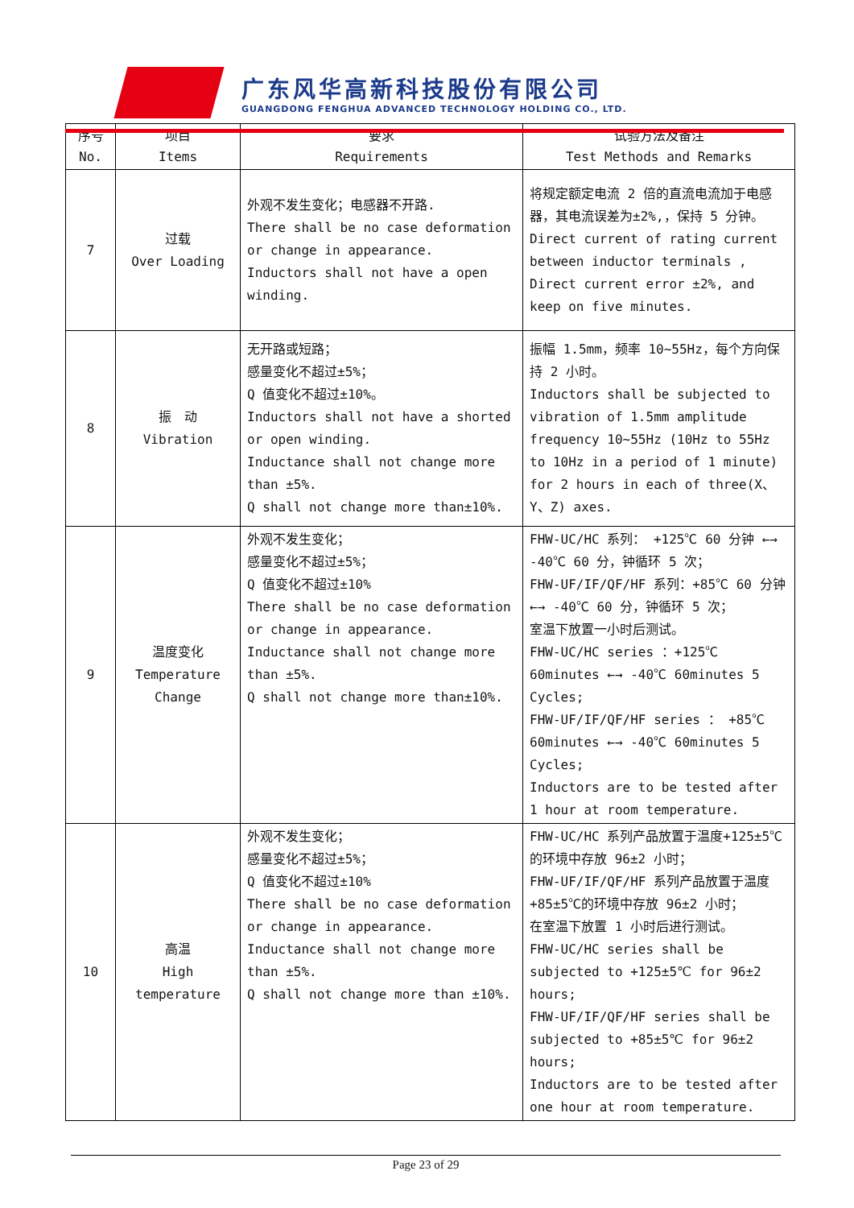广东风华高新科技股份有限公司
GUANGDONG FENGHUA ADVANCED TECHNOLOGY HOLDING CO., LTD.
| 序号 No. | 项目 Items | 要求 Requirements | 试验方法及备注 Test Methods and Remarks |
| --- | --- | --- | --- |
| 7 | 过载 Over Loading | 外观不发生变化；电感器不开路. There shall be no case deformation or change in appearance. Inductors shall not have a open winding. | 将规定额定电流 2 倍的直流电流加于电感器，其电流误差为±2%,，保持 5 分钟。 Direct current of rating current between inductor terminals , Direct current error ±2%, and keep on five minutes. |
| 8 | 振 动 Vibration | 无开路或短路； 感量变化不超过±5%； Q 值变化不超过±10%。 Inductors shall not have a shorted or open winding. Inductance shall not change more than ±5%. Q shall not change more than±10%. | 振幅 1.5mm，频率 10~55Hz，每个方向保持 2 小时。 Inductors shall be subjected to vibration of 1.5mm amplitude frequency 10~55Hz (10Hz to 55Hz to 10Hz in a period of 1 minute) for 2 hours in each of three(X、Y、Z) axes. |
| 9 | 温度变化 Temperature Change | 外观不发生变化； 感量变化不超过±5%； Q 值变化不超过±10% There shall be no case deformation or change in appearance. Inductance shall not change more than ±5%. Q shall not change more than±10%. | FHW-UC/HC 系列： +125℃ 60 分钟 ←→ -40℃ 60 分，钟循环 5 次； FHW-UF/IF/QF/HF 系列：+85℃ 60 分钟 ←→ -40℃ 60 分，钟循环 5 次； 室温下放置一小时后测试。 FHW-UC/HC series ：+125℃ 60minutes ←→ -40℃ 60minutes 5 Cycles; FHW-UF/IF/QF/HF series ： +85℃ 60minutes ←→ -40℃ 60minutes 5 Cycles; Inductors are to be tested after 1 hour at room temperature. |
| 10 | 高温 High temperature | 外观不发生变化； 感量变化不超过±5%； Q 值变化不超过±10% There shall be no case deformation or change in appearance. Inductance shall not change more than ±5%. Q shall not change more than ±10%. | FHW-UC/HC 系列产品放置于温度+125±5℃的环境中存放 96±2 小时； FHW-UF/IF/QF/HF 系列产品放置于温度+85±5℃的环境中存放 96±2 小时； 在室温下放置 1 小时后进行测试。 FHW-UC/HC series shall be subjected to +125±5℃ for 96±2 hours; FHW-UF/IF/QF/HF series shall be subjected to +85±5℃ for 96±2 hours; Inductors are to be tested after one hour at room temperature. |
Page 23 of 29